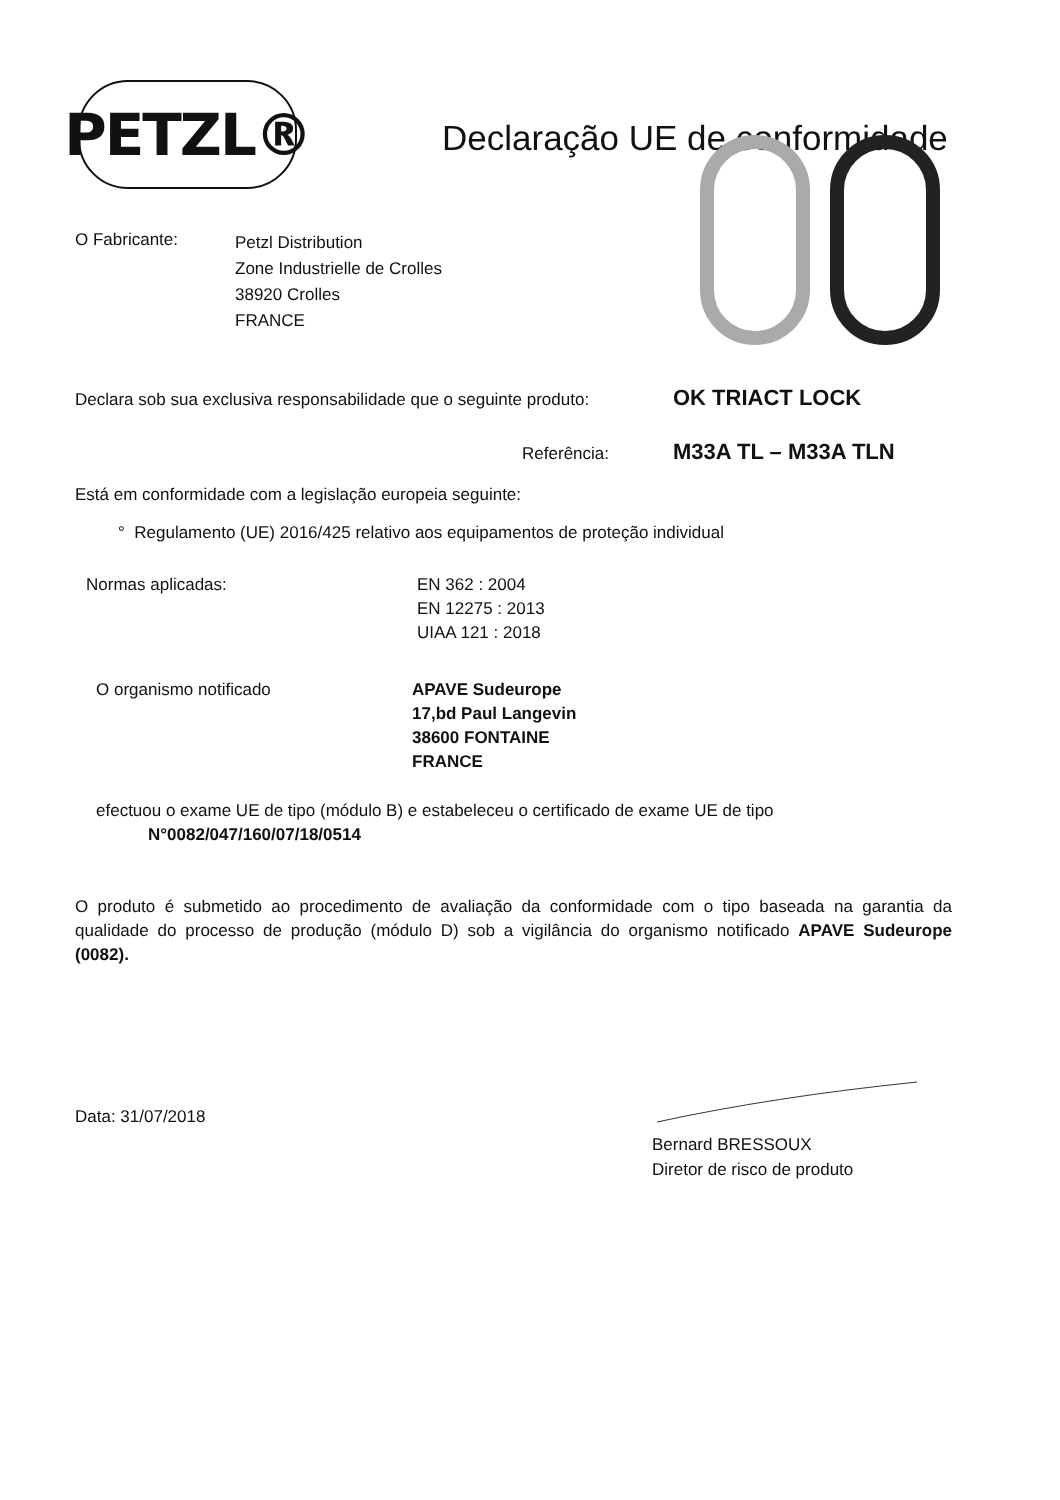PETZL®
Declaração UE de conformidade
O Fabricante:
Petzl Distribution
Zone Industrielle de Crolles
38920 Crolles
FRANCE
Declara sob sua exclusiva responsabilidade que o seguinte produto: OK TRIACT LOCK
Referência: M33A TL – M33A TLN
Está em conformidade com a legislação europeia seguinte:
° Regulamento (UE) 2016/425 relativo aos equipamentos de proteção individual
Normas aplicadas: EN 362 : 2004
EN 12275 : 2013
UIAA 121 : 2018
O organismo notificado APAVE Sudeurope
17,bd Paul Langevin
38600 FONTAINE
FRANCE
efectuou o exame UE de tipo (módulo B) e estabeleceu o certificado de exame UE de tipo
N°0082/047/160/07/18/0514
O produto é submetido ao procedimento de avaliação da conformidade com o tipo baseada na garantia da qualidade do processo de produção (módulo D) sob a vigilância do organismo notificado APAVE Sudeurope (0082).
Data: 31/07/2018
Bernard BRESSOUX
Diretor de risco de produto